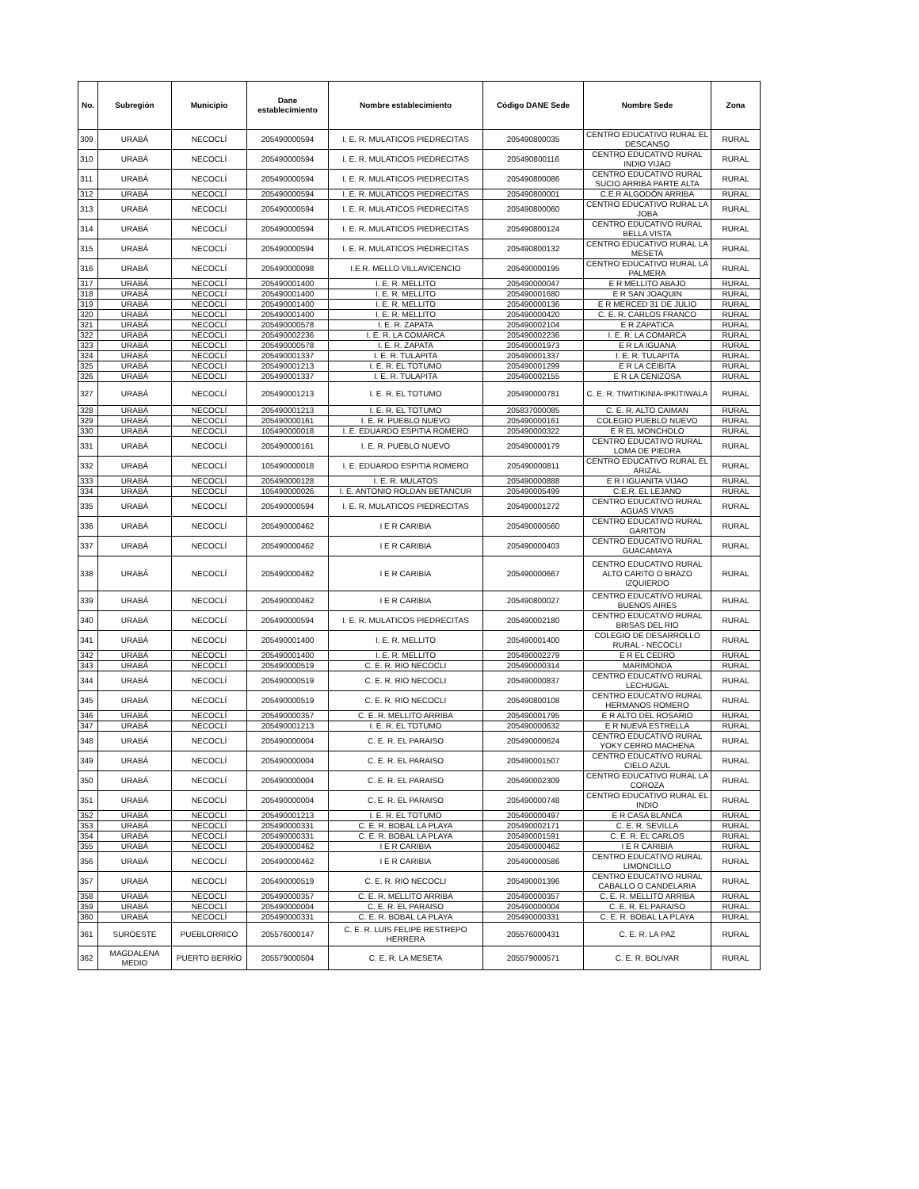| No. | Subregión | Municipio | Dane establecimiento | Nombre establecimiento | Código DANE Sede | Nombre Sede | Zona |
| --- | --- | --- | --- | --- | --- | --- | --- |
| 309 | URABÁ | NECOCLÍ | 205490000594 | I. E. R. MULATICOS PIEDRECITAS | 205490800035 | CENTRO EDUCATIVO RURAL EL DESCANSO | RURAL |
| 310 | URABÁ | NECOCLÍ | 205490000594 | I. E. R. MULATICOS PIEDRECITAS | 205490800116 | CENTRO EDUCATIVO RURAL INDIO VIJAO | RURAL |
| 311 | URABÁ | NECOCLÍ | 205490000594 | I. E. R. MULATICOS PIEDRECITAS | 205490800086 | CENTRO EDUCATIVO RURAL SUCIO ARRIBA PARTE ALTA | RURAL |
| 312 | URABÁ | NECOCLÍ | 205490000594 | I. E. R. MULATICOS PIEDRECITAS | 205490800001 | C.E.R ALGODÓN ARRIBA | RURAL |
| 313 | URABÁ | NECOCLÍ | 205490000594 | I. E. R. MULATICOS PIEDRECITAS | 205490800060 | CENTRO EDUCATIVO RURAL LA JOBA | RURAL |
| 314 | URABÁ | NECOCLÍ | 205490000594 | I. E. R. MULATICOS PIEDRECITAS | 205490800124 | CENTRO EDUCATIVO RURAL BELLA VISTA | RURAL |
| 315 | URABÁ | NECOCLÍ | 205490000594 | I. E. R. MULATICOS PIEDRECITAS | 205490800132 | CENTRO EDUCATIVO RURAL LA MESETA | RURAL |
| 316 | URABÁ | NECOCLÍ | 205490000098 | I.E.R. MELLO VILLAVICENCIO | 205490000195 | CENTRO EDUCATIVO RURAL LA PALMERA | RURAL |
| 317 | URABÁ | NECOCLÍ | 205490001400 | I. E. R. MELLITO | 205490000047 | E R MELLITO ABAJO | RURAL |
| 318 | URABÁ | NECOCLÍ | 205490001400 | I. E. R. MELLITO | 205490001680 | E R SAN JOAQUIN | RURAL |
| 319 | URABÁ | NECOCLÍ | 205490001400 | I. E. R. MELLITO | 205490000136 | E R MERCED 31 DE JULIO | RURAL |
| 320 | URABÁ | NECOCLÍ | 205490001400 | I. E. R. MELLITO | 205490000420 | C. E. R. CARLOS FRANCO | RURAL |
| 321 | URABÁ | NECOCLÍ | 205490000578 | I. E. R. ZAPATA | 205490002104 | E R ZAPATICA | RURAL |
| 322 | URABÁ | NECOCLÍ | 205490002236 | I. E. R. LA COMARCA | 205490002236 | I. E. R. LA COMARCA | RURAL |
| 323 | URABÁ | NECOCLÍ | 205490000578 | I. E. R. ZAPATA | 205490001973 | E R LA IGUANA | RURAL |
| 324 | URABÁ | NECOCLÍ | 205490001337 | I. E. R. TULAPITA | 205490001337 | I. E. R. TULAPITA | RURAL |
| 325 | URABÁ | NECOCLÍ | 205490001213 | I. E. R. EL TOTUMO | 205490001299 | E R LA CEIBITA | RURAL |
| 326 | URABÁ | NECOCLÍ | 205490001337 | I. E. R. TULAPITA | 205490002155 | E R LA CENIZOSA | RURAL |
| 327 | URABÁ | NECOCLÍ | 205490001213 | I. E. R. EL TOTUMO | 205490000781 | C. E. R. TIWITIKINIA-IPKITIWALA | RURAL |
| 328 | URABÁ | NECOCLÍ | 205490001213 | I. E. R. EL TOTUMO | 205837000085 | C. E. R. ALTO CAIMAN | RURAL |
| 329 | URABÁ | NECOCLÍ | 205490000161 | I. E. R. PUEBLO NUEVO | 205490000161 | COLEGIO PUEBLO NUEVO | RURAL |
| 330 | URABÁ | NECOCLÍ | 105490000018 | I. E. EDUARDO ESPITIA ROMERO | 205490000322 | E R EL MONCHOLO | RURAL |
| 331 | URABÁ | NECOCLÍ | 205490000161 | I. E. R. PUEBLO NUEVO | 205490000179 | CENTRO EDUCATIVO RURAL LOMA DE PIEDRA | RURAL |
| 332 | URABÁ | NECOCLÍ | 105490000018 | I. E. EDUARDO ESPITIA ROMERO | 205490000811 | CENTRO EDUCATIVO RURAL EL ARIZAL | RURAL |
| 333 | URABÁ | NECOCLÍ | 205490000128 | I. E. R. MULATOS | 205490000888 | E R I IGUANITA VIJAO | RURAL |
| 334 | URABÁ | NECOCLÍ | 105490000026 | I. E. ANTONIO ROLDAN BETANCUR | 205490005499 | C.E.R. EL LEJANO | RURAL |
| 335 | URABÁ | NECOCLÍ | 205490000594 | I. E. R. MULATICOS PIEDRECITAS | 205490001272 | CENTRO EDUCATIVO RURAL AGUAS VIVAS | RURAL |
| 336 | URABÁ | NECOCLÍ | 205490000462 | I E R CARIBIA | 205490000560 | CENTRO EDUCATIVO RURAL GARITON | RURAL |
| 337 | URABÁ | NECOCLÍ | 205490000462 | I E R CARIBIA | 205490000403 | CENTRO EDUCATIVO RURAL GUACAMAYA | RURAL |
| 338 | URABÁ | NECOCLÍ | 205490000462 | I E R CARIBIA | 205490000667 | CENTRO EDUCATIVO RURAL ALTO CARITO O BRAZO IZQUIERDO | RURAL |
| 339 | URABÁ | NECOCLÍ | 205490000462 | I E R CARIBIA | 205490800027 | CENTRO EDUCATIVO RURAL BUENOS AIRES | RURAL |
| 340 | URABÁ | NECOCLÍ | 205490000594 | I. E. R. MULATICOS PIEDRECITAS | 205490002180 | CENTRO EDUCATIVO RURAL BRISAS DEL RIO | RURAL |
| 341 | URABÁ | NECOCLÍ | 205490001400 | I. E. R. MELLITO | 205490001400 | COLEGIO DE DESARROLLO RURAL - NECOCLI | RURAL |
| 342 | URABÁ | NECOCLÍ | 205490001400 | I. E. R. MELLITO | 205490002279 | E R EL CEDRO | RURAL |
| 343 | URABÁ | NECOCLÍ | 205490000519 | C. E. R. RIO NECOCLI | 205490000314 | MARIMONDA | RURAL |
| 344 | URABÁ | NECOCLÍ | 205490000519 | C. E. R. RIO NECOCLI | 205490000837 | CENTRO EDUCATIVO RURAL LECHUGAL | RURAL |
| 345 | URABÁ | NECOCLÍ | 205490000519 | C. E. R. RIO NECOCLI | 205490800108 | CENTRO EDUCATIVO RURAL HERMANOS ROMERO | RURAL |
| 346 | URABÁ | NECOCLÍ | 205490000357 | C. E. R. MELLITO ARRIBA | 205490001795 | E R ALTO DEL ROSARIO | RURAL |
| 347 | URABÁ | NECOCLÍ | 205490001213 | I. E. R. EL TOTUMO | 205490000632 | E R NUEVA ESTRELLA | RURAL |
| 348 | URABÁ | NECOCLÍ | 205490000004 | C. E. R. EL PARAISO | 205490000624 | CENTRO EDUCATIVO RURAL YOKY CERRO MACHENA | RURAL |
| 349 | URABÁ | NECOCLÍ | 205490000004 | C. E. R. EL PARAISO | 205490001507 | CENTRO EDUCATIVO RURAL CIELO AZUL | RURAL |
| 350 | URABÁ | NECOCLÍ | 205490000004 | C. E. R. EL PARAISO | 205490002309 | CENTRO EDUCATIVO RURAL LA COROZA | RURAL |
| 351 | URABÁ | NECOCLÍ | 205490000004 | C. E. R. EL PARAISO | 205490000748 | CENTRO EDUCATIVO RURAL EL INDIO | RURAL |
| 352 | URABÁ | NECOCLÍ | 205490001213 | I. E. R. EL TOTUMO | 205490000497 | E R CASA BLANCA | RURAL |
| 353 | URABÁ | NECOCLÍ | 205490000331 | C. E. R. BOBAL LA PLAYA | 205490002171 | C. E. R. SEVILLA | RURAL |
| 354 | URABÁ | NECOCLÍ | 205490000331 | C. E. R. BOBAL LA PLAYA | 205490001591 | C. E. R. EL CARLOS | RURAL |
| 355 | URABÁ | NECOCLÍ | 205490000462 | I E R CARIBIA | 205490000462 | I E R CARIBIA | RURAL |
| 356 | URABÁ | NECOCLÍ | 205490000462 | I E R CARIBIA | 205490000586 | CENTRO EDUCATIVO RURAL LIMONCILLO | RURAL |
| 357 | URABÁ | NECOCLÍ | 205490000519 | C. E. R. RIO NECOCLI | 205490001396 | CENTRO EDUCATIVO RURAL CABALLO O CANDELARIA | RURAL |
| 358 | URABÁ | NECOCLÍ | 205490000357 | C. E. R. MELLITO ARRIBA | 205490000357 | C. E. R. MELLITO ARRIBA | RURAL |
| 359 | URABÁ | NECOCLÍ | 205490000004 | C. E. R. EL PARAISO | 205490000004 | C. E. R. EL PARAISO | RURAL |
| 360 | URABÁ | NECOCLÍ | 205490000331 | C. E. R. BOBAL LA PLAYA | 205490000331 | C. E. R. BOBAL LA PLAYA | RURAL |
| 361 | SUROESTE | PUEBLORRICO | 205576000147 | C. E. R. LUIS FELIPE RESTREPO HERRERA | 205576000431 | C. E. R. LA PAZ | RURAL |
| 362 | MAGDALENA MEDIO | PUERTO BERRÍO | 205579000504 | C. E. R. LA MESETA | 205579000571 | C. E. R. BOLIVAR | RURAL |